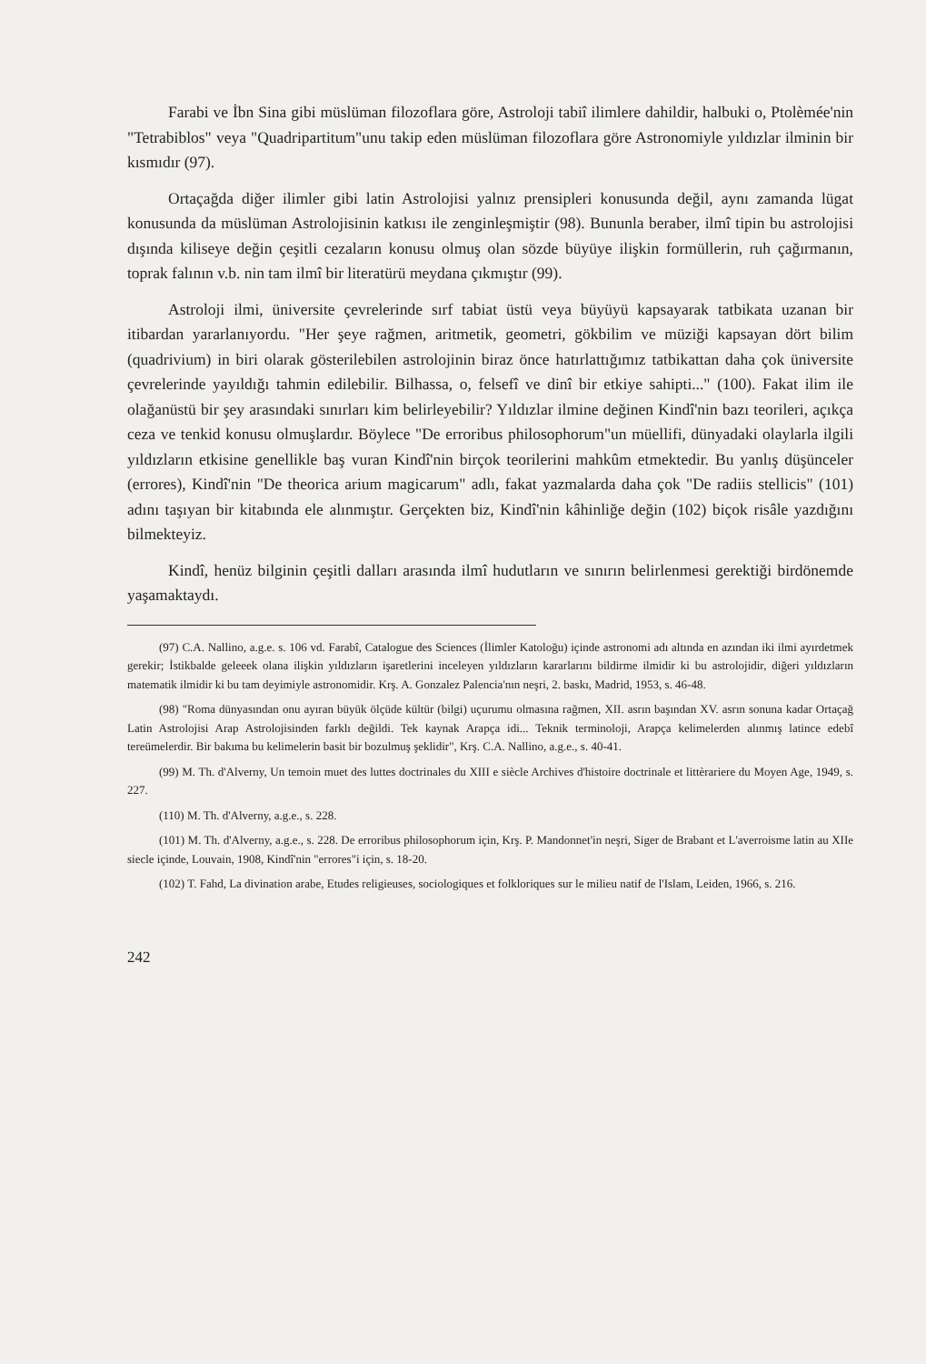Farabi ve İbn Sina gibi müslüman filozoflara göre, Astroloji tabiî ilimlere dahildir, halbuki o, Ptolèmée'nin "Tetrabiblos" veya "Quadripartitum"unu takip eden müslüman filozoflara göre Astronomiyle yıldızlar ilminin bir kısmıdır (97).
Ortaçağda diğer ilimler gibi latin Astrolojisi yalnız prensipleri konusunda değil, aynı zamanda lügat konusunda da müslüman Astrolojisinin katkısı ile zenginleşmiştir (98). Bununla beraber, ilmî tipin bu astrolojisi dışında kiliseye değin çeşitli cezaların konusu olmuş olan sözde büyüye ilişkin formüllerin, ruh çağırmanın, toprak falının v.b. nin tam ilmî bir literatürü meydana çıkmıştır (99).
Astroloji ilmi, üniversite çevrelerinde sırf tabiat üstü veya büyüyü kapsayarak tatbikata uzanan bir itibardan yararlanıyordu. "Her şeye rağmen, aritmetik, geometri, gökbilim ve müziği kapsayan dört bilim (quadrivium) in biri olarak gösterilebilen astrolojinin biraz önce hatırlattığımız tatbikattan daha çok üniversite çevrelerinde yayıldığı tahmin edilebilir. Bilhassa, o, felsefî ve dinî bir etkiye sahipti..." (100). Fakat ilim ile olağanüstü bir şey arasındaki sınırları kim belirleyebilir? Yıldızlar ilmine değinen Kindî'nin bazı teorileri, açıkça ceza ve tenkid konusu olmuşlardır. Böylece "De erroribus philosophorum"un müellifi, dünyadaki olaylarla ilgili yıldızların etkisine genellikle baş vuran Kindî'nin birçok teorilerini mahkûm etmektedir. Bu yanlış düşünceler (errores), Kindî'nin "De theorica arium magicarum" adlı, fakat yazmalarda daha çok "De radiis stellicis" (101) adını taşıyan bir kitabında ele alınmıştır. Gerçekten biz, Kindî'nin kâhinliğe değin (102) biçok risâle yazdığını bilmekteyiz.
Kindî, henüz bilginin çeşitli dalları arasında ilmî hudutların ve sınırın belirlenmesi gerektiği birdönemde yaşamaktaydı.
(97) C.A. Nallino, a.g.e. s. 106 vd. Farabî, Catalogue des Sciences (İlimler Katoloğu) içinde astronomi adı altında en azından iki ilmi ayırdetmek gerekir; İstikbalde geleeek olana ilişkin yıldızların işaretlerini inceleyen yıldızların kararlarını bildirme ilmidir ki bu astrolojidir, diğeri yıldızların matematik ilmidir ki bu tam deyimiyle astronomidir. Krş. A. Gonzalez Palencia'nın neşri, 2. baskı, Madrid, 1953, s. 46-48.
(98) "Roma dünyasından onu ayıran büyük ölçüde kültür (bilgi) uçurumu olmasına rağmen, XII. asrın başından XV. asrın sonuna kadar Ortaçağ Latin Astrolojisi Arap Astrolojisinden farklı değildi. Tek kaynak Arapça idi... Teknik terminoloji, Arapça kelimelerden alınmış latince edebî tereümelerdir. Bir bakıma bu kelimelerin basit bir bozulmuş şeklidir", Krş. C.A. Nallino, a.g.e., s. 40-41.
(99) M. Th. d'Alverny, Un temoin muet des luttes doctrinales du XIII e siècle Archives d'histoire doctrinale et littèrariere du Moyen Age, 1949, s. 227.
(110) M. Th. d'Alverny, a.g.e., s. 228.
(101) M. Th. d'Alverny, a.g.e., s. 228. De erroribus philosophorum için, Krş. P. Mandonnet'in neşri, Siger de Brabant et L'averroisme latin au XIIe siecle içinde, Louvain, 1908, Kindî'nin "errores"i için, s. 18-20.
(102) T. Fahd, La divination arabe, Etudes religieuses, sociologiques et folkloriques sur le milieu natif de l'Islam, Leiden, 1966, s. 216.
242